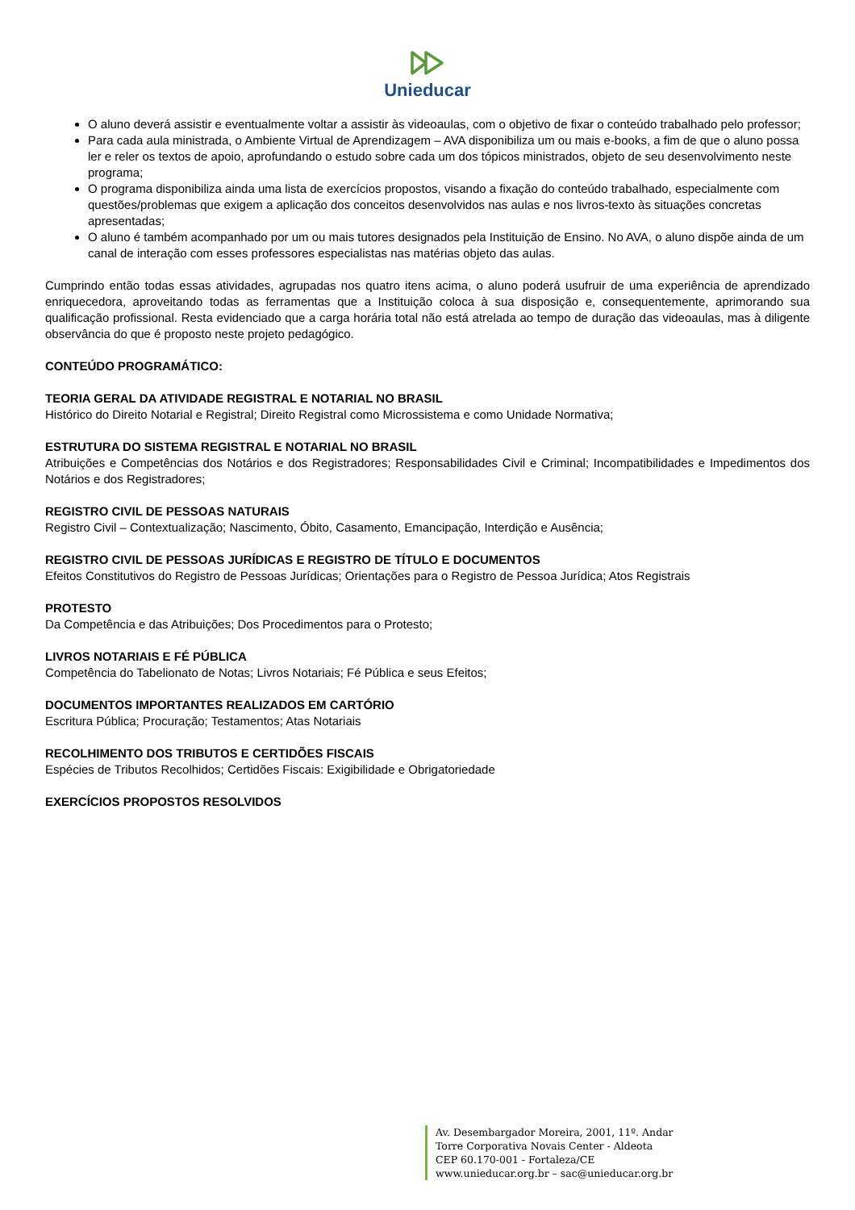Unieducar
O aluno deverá assistir e eventualmente voltar a assistir às videoaulas, com o objetivo de fixar o conteúdo trabalhado pelo professor;
Para cada aula ministrada, o Ambiente Virtual de Aprendizagem – AVA disponibiliza um ou mais e-books, a fim de que o aluno possa ler e reler os textos de apoio, aprofundando o estudo sobre cada um dos tópicos ministrados, objeto de seu desenvolvimento neste programa;
O programa disponibiliza ainda uma lista de exercícios propostos, visando a fixação do conteúdo trabalhado, especialmente com questões/problemas que exigem a aplicação dos conceitos desenvolvidos nas aulas e nos livros-texto às situações concretas apresentadas;
O aluno é também acompanhado por um ou mais tutores designados pela Instituição de Ensino. No AVA, o aluno dispõe ainda de um canal de interação com esses professores especialistas nas matérias objeto das aulas.
Cumprindo então todas essas atividades, agrupadas nos quatro itens acima, o aluno poderá usufruir de uma experiência de aprendizado enriquecedora, aproveitando todas as ferramentas que a Instituição coloca à sua disposição e, consequentemente, aprimorando sua qualificação profissional. Resta evidenciado que a carga horária total não está atrelada ao tempo de duração das videoaulas, mas à diligente observância do que é proposto neste projeto pedagógico.
CONTEÚDO PROGRAMÁTICO:
TEORIA GERAL DA ATIVIDADE REGISTRAL E NOTARIAL NO BRASIL
Histórico do Direito Notarial e Registral; Direito Registral como Microssistema e como Unidade Normativa;
ESTRUTURA DO SISTEMA REGISTRAL E NOTARIAL NO BRASIL
Atribuições e Competências dos Notários e dos Registradores; Responsabilidades Civil e Criminal; Incompatibilidades e Impedimentos dos Notários e dos Registradores;
REGISTRO CIVIL DE PESSOAS NATURAIS
Registro Civil – Contextualização; Nascimento, Óbito, Casamento, Emancipação, Interdição e Ausência;
REGISTRO CIVIL DE PESSOAS JURÍDICAS E REGISTRO DE TÍTULO E DOCUMENTOS
Efeitos Constitutivos do Registro de Pessoas Jurídicas; Orientações para o Registro de Pessoa Jurídica; Atos Registrais
PROTESTO
Da Competência e das Atribuições; Dos Procedimentos para o Protesto;
LIVROS NOTARIAIS E FÉ PÚBLICA
Competência do Tabelionato de Notas; Livros Notariais; Fé Pública e seus Efeitos;
DOCUMENTOS IMPORTANTES REALIZADOS EM CARTÓRIO
Escritura Pública; Procuração; Testamentos; Atas Notariais
RECOLHIMENTO DOS TRIBUTOS E CERTIDÕES FISCAIS
Espécies de Tributos Recolhidos; Certidões Fiscais: Exigibilidade e Obrigatoriedade
EXERCÍCIOS PROPOSTOS RESOLVIDOS
Av. Desembargador Moreira, 2001, 11º. Andar
Torre Corporativa Novais Center - Aldeota
CEP 60.170-001 - Fortaleza/CE
www.unieducar.org.br – sac@unieducar.org.br